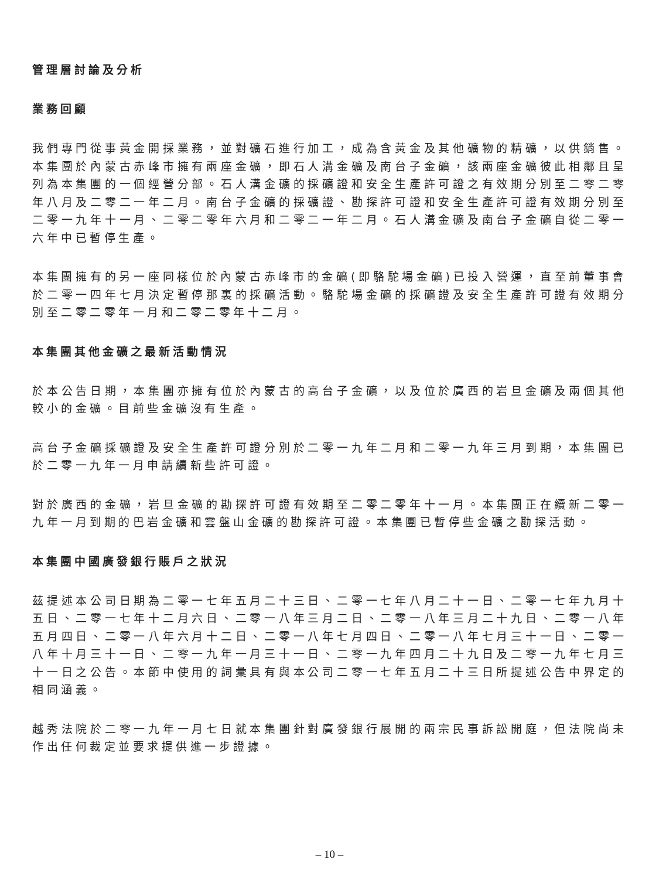管理層討論及分析
業務回顧
我們專門從事黃金開採業務，並對礦石進行加工，成為含黃金及其他礦物的精礦，以供銷售。本集團於內蒙古赤峰市擁有兩座金礦，即石人溝金礦及南台子金礦，該兩座金礦彼此相鄰且呈列為本集團的一個經營分部。石人溝金礦的採礦證和安全生產許可證之有效期分別至二零二零年八月及二零二一年二月。南台子金礦的採礦證、勘探許可證和安全生產許可證有效期分別至二零一九年十一月、二零二零年六月和二零二一年二月。石人溝金礦及南台子金礦自從二零一六年中已暫停生產。
本集團擁有的另一座同樣位於內蒙古赤峰市的金礦(即駱駝場金礦)已投入營運，直至前董事會於二零一四年七月決定暫停那裏的採礦活動。駱駝場金礦的採礦證及安全生產許可證有效期分別至二零二零年一月和二零二零年十二月。
本集團其他金礦之最新活動情況
於本公告日期，本集團亦擁有位於內蒙古的高台子金礦，以及位於廣西的岩旦金礦及兩個其他較小的金礦。目前些金礦沒有生產。
高台子金礦採礦證及安全生產許可證分別於二零一九年二月和二零一九年三月到期，本集團已於二零一九年一月申請續新些許可證。
對於廣西的金礦，岩旦金礦的勘探許可證有效期至二零二零年十一月。本集團正在續新二零一九年一月到期的巴岩金礦和雲盤山金礦的勘探許可證。本集團已暫停些金礦之勘探活動。
本集團中國廣發銀行賬戶之狀況
茲提述本公司日期為二零一七年五月二十三日、二零一七年八月二十一日、二零一七年九月十五日、二零一七年十二月六日、二零一八年三月二日、二零一八年三月二十九日、二零一八年五月四日、二零一八年六月十二日、二零一八年七月四日、二零一八年七月三十一日、二零一八年十月三十一日、二零一九年一月三十一日、二零一九年四月二十九日及二零一九年七月三十一日之公告。本節中使用的詞彙具有與本公司二零一七年五月二十三日所提述公告中界定的相同涵義。
越秀法院於二零一九年一月七日就本集團針對廣發銀行展開的兩宗民事訴訟開庭，但法院尚未作出任何裁定並要求提供進一步證據。
– 10 –